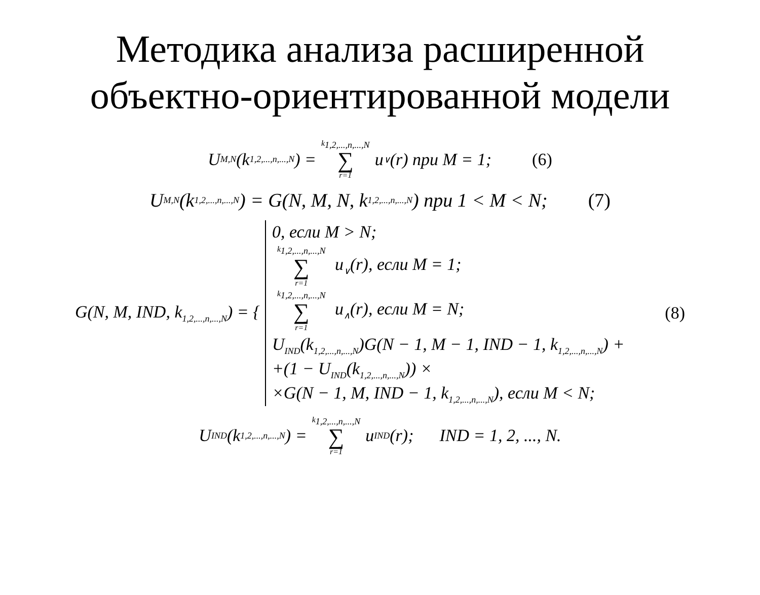Методика анализа расширенной
объектно-ориентированной модели
U<sub>M,N</sub>(k<sub>1,2,...,n,...,N</sub>) = k<sub>1,2,...,n,...,N</sub> ∑ r=1 u<sub>∨</sub>(r) при M = 1; (6)
U<sub>M,N</sub>(k<sub>1,2,...,n,...,N</sub>) = G(N, M, N, k<sub>1,2,...,n,...,N</sub>) при 1 < M < N; (7)
G(N, M, IND, k<sub>1,2,...,n,...,N</sub>) = {
0, если M > N;
k<sub>1,2,...,n,...,N</sub> ∑ r=1 u<sub>∨</sub>(r), если M = 1;
k<sub>1,2,...,n,...,N</sub> ∑ r=1 u<sub>∧</sub>(r), если M = N;
U<sub>IND</sub>(k<sub>1,2,...,n,...,N</sub>)G(N − 1, M − 1, IND − 1, k<sub>1,2,...,n,...,N</sub>) +
+(1 − U<sub>IND</sub>(k<sub>1,2,...,n,...,N</sub>)) ×
×G(N − 1, M, IND − 1, k<sub>1,2,...,n,...,N</sub>), если M < N;
(8)
U<sub>IND</sub>(k<sub>1,2,...,n,...,N</sub>) = k<sub>1,2,...,n,...,N</sub> ∑ r=1 u<sub>IND</sub>(r); IND = 1, 2, ..., N.